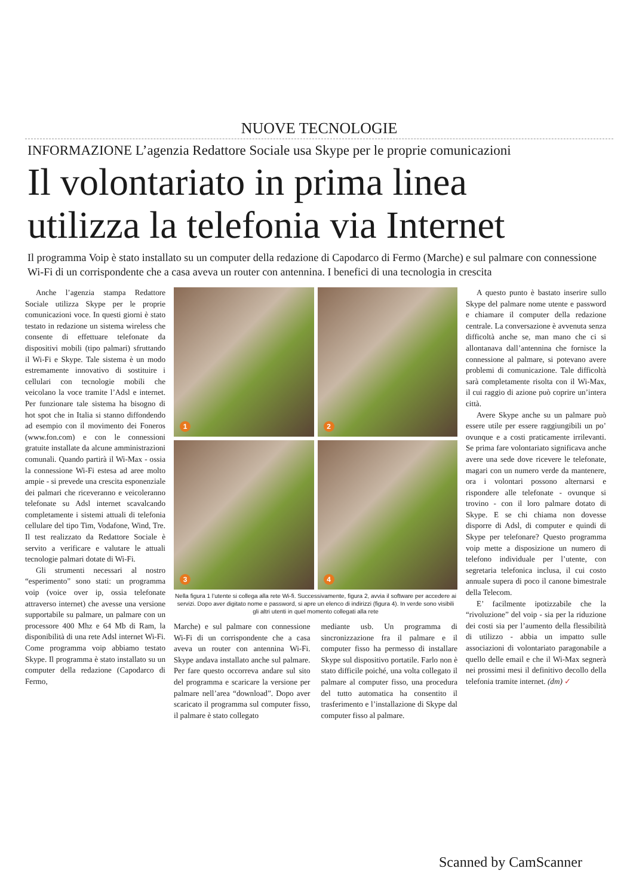NUOVE TECNOLOGIE
INFORMAZIONE L’agenzia Redattore Sociale usa Skype per le proprie comunicazioni
Il volontariato in prima linea
utilizza la telefonia via Internet
Il programma Voip è stato installato su un computer della redazione di Capodarco di Fermo (Marche) e sul palmare con connessione Wi-Fi di un corrispondente che a casa aveva un router con antennina. I benefici di una tecnologia in crescita
Anche l’agenzia stampa Redattore Sociale utilizza Skype per le proprie comunicazioni voce. In questi giorni è stato testato in redazione un sistema wireless che consente di effettuare telefonate da dispositivi mobili (tipo palmari) sfruttando il Wi-Fi e Skype. Tale sistema è un modo estremamente innovativo di sostituire i cellulari con tecnologie mobili che veicolano la voce tramite l’Adsl e internet. Per funzionare tale sistema ha bisogno di hot spot che in Italia si stanno diffondendo ad esempio con il movimento dei Foneros (www.fon.com) e con le connessioni gratuite installate da alcune amministrazioni comunali. Quando partirà il Wi-Max - ossia la connessione Wi-Fi estesa ad aree molto ampie - si prevede una crescita esponenziale dei palmari che riceveranno e veicoleranno telefonate su Adsl internet scavalcando completamente i sistemi attuali di telefonia cellulare del tipo Tim, Vodafone, Wind, Tre. Il test realizzato da Redattore Sociale è servito a verificare e valutare le attuali tecnologie palmari dotate di Wi-Fi.
Gli strumenti necessari al nostro “esperimento” sono stati: un programma voip (voice over ip, ossia telefonate attraverso internet) che avesse una versione supportabile su palmare, un palmare con un processore 400 Mhz e 64 Mb di Ram, la disponibilità di una rete Adsl internet Wi-Fi. Come programma voip abbiamo testato Skype. Il programma è stato installato su un computer della redazione (Capodarco di Fermo,
1
2
3
4
Nella figura 1 l’utente si collega alla rete Wi-fi. Successivamente, figura 2, avvia il software per accedere ai servizi. Dopo aver digitato nome e password, si apre un elenco di indirizzi (figura 4). In verde sono visibili gli altri utenti in quel momento collegati alla rete
Marche) e sul palmare con connessione Wi-Fi di un corrispondente che a casa aveva un router con antennina Wi-Fi. Skype andava installato anche sul palmare. Per fare questo occorreva andare sul sito del programma e scaricare la versione per palmare nell’area “download”. Dopo aver scaricato il programma sul computer fisso, il palmare è stato collegato
mediante usb. Un programma di sincronizzazione fra il palmare e il computer fisso ha permesso di installare Skype sul dispositivo portatile. Farlo non è stato difficile poiché, una volta collegato il palmare al computer fisso, una procedura del tutto automatica ha consentito il trasferimento e l’installazione di Skype dal computer fisso al palmare.
A questo punto è bastato inserire sullo Skype del palmare nome utente e password e chiamare il computer della redazione centrale. La conversazione è avvenuta senza difficoltà anche se, man mano che ci si allontanava dall’antennina che fornisce la connessione al palmare, si potevano avere problemi di comunicazione. Tale difficoltà sarà completamente risolta con il Wi-Max, il cui raggio di azione può coprire un’intera città.
Avere Skype anche su un palmare può essere utile per essere raggiungibili un po’ ovunque e a costi praticamente irrilevanti. Se prima fare volontariato significava anche avere una sede dove ricevere le telefonate, magari con un numero verde da mantenere, ora i volontari possono alternarsi e rispondere alle telefonate - ovunque si trovino - con il loro palmare dotato di Skype. E se chi chiama non dovesse disporre di Adsl, di computer e quindi di Skype per telefonare? Questo programma voip mette a disposizione un numero di telefono individuale per l’utente, con segretaria telefonica inclusa, il cui costo annuale supera di poco il canone bimestrale della Telecom.
E’ facilmente ipotizzabile che la “rivoluzione” del voip - sia per la riduzione dei costi sia per l’aumento della flessibilità di utilizzo - abbia un impatto sulle associazioni di volontariato paragonabile a quello delle email e che il Wi-Max segnerà nei prossimi mesi il definitivo decollo della telefonia tramite internet. (dm) ✓
Scanned by CamScanner